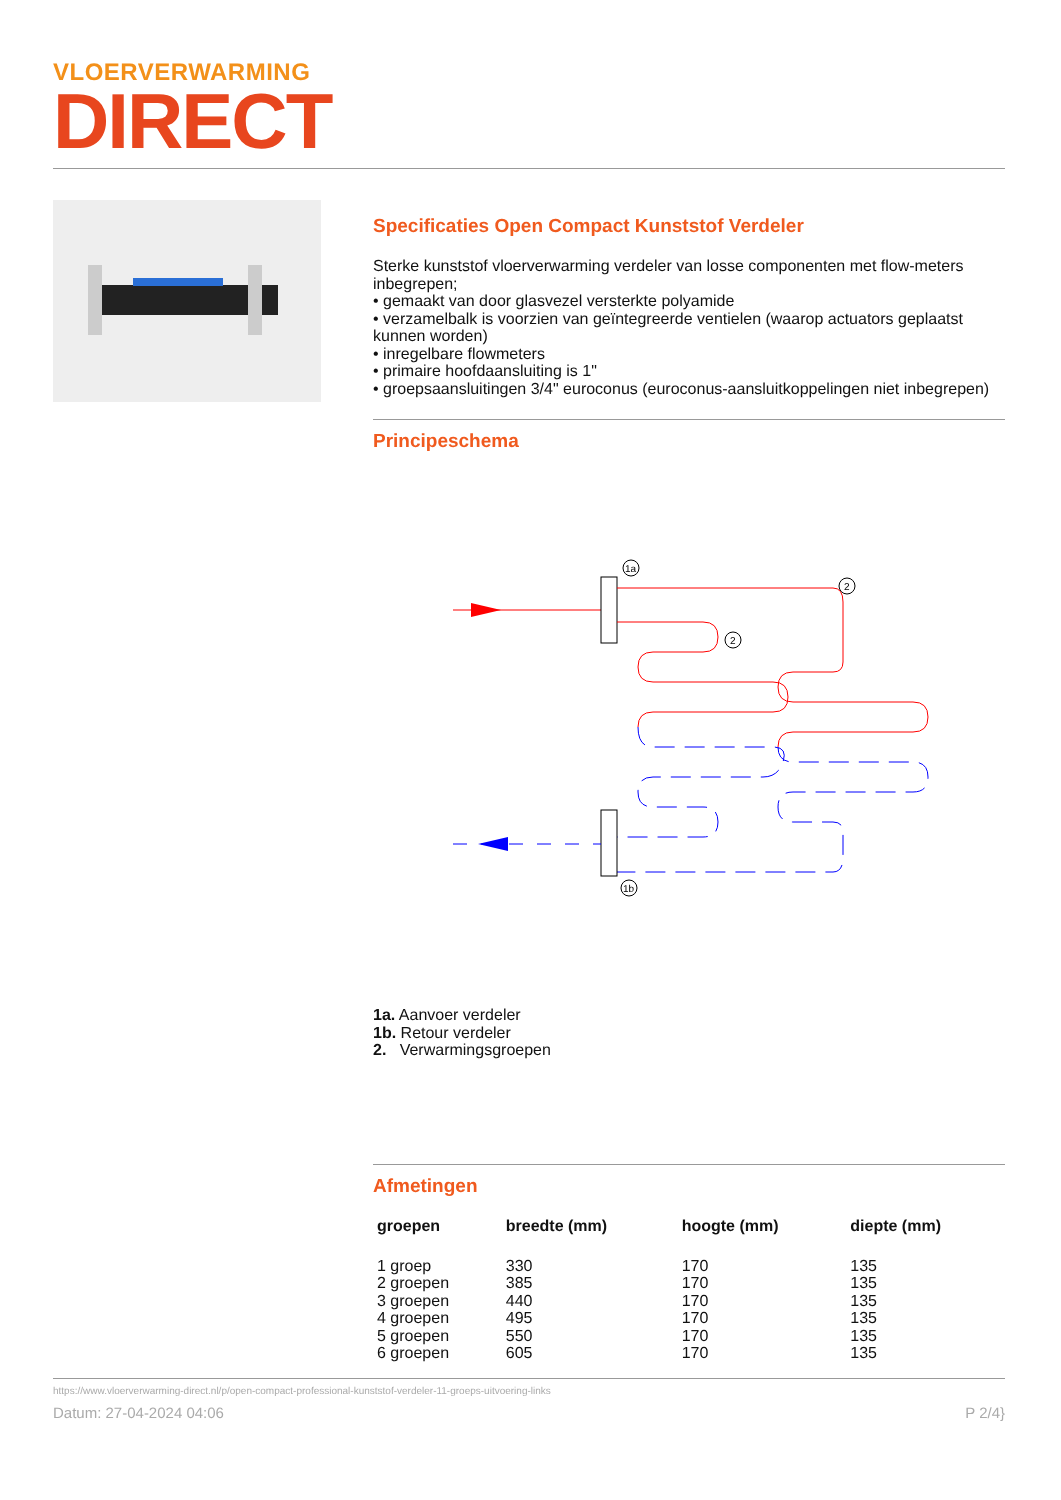VLOERVERWARMING
DIRECT
Specificaties Open Compact Kunststof Verdeler
Sterke kunststof vloerverwarming verdeler van losse componenten met flow-meters inbegrepen;
• gemaakt van door glasvezel versterkte polyamide
• verzamelbalk is voorzien van geïntegreerde ventielen (waarop actuators geplaatst kunnen worden)
• inregelbare flowmeters
• primaire hoofdaansluiting is 1"
• groepsaansluitingen 3/4" euroconus (euroconus-aansluitkoppelingen niet inbegrepen)
Principeschema
1a
2
2
1b
1a. Aanvoer verdeler
1b. Retour verdeler
2. Verwarmingsgroepen
Afmetingen
| groepen | breedte (mm) | hoogte (mm) | diepte (mm) |
| --- | --- | --- | --- |
| 1 groep | 330 | 170 | 135 |
| 2 groepen | 385 | 170 | 135 |
| 3 groepen | 440 | 170 | 135 |
| 4 groepen | 495 | 170 | 135 |
| 5 groepen | 550 | 170 | 135 |
| 6 groepen | 605 | 170 | 135 |
https://www.vloerverwarming-direct.nl/p/open-compact-professional-kunststof-verdeler-11-groeps-uitvoering-links
Datum: 27-04-2024 04:06 P 2/4}